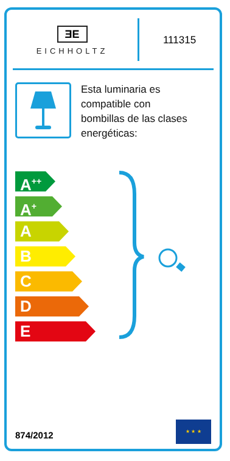ƎE
EICHHOLTZ
111315
Esta luminaria es
compatible con
bombillas de las clases
energéticas:
A<sup>++</sup>
A<sup>+</sup>
A
B
C
D
E
874/2012
★ ★ ★